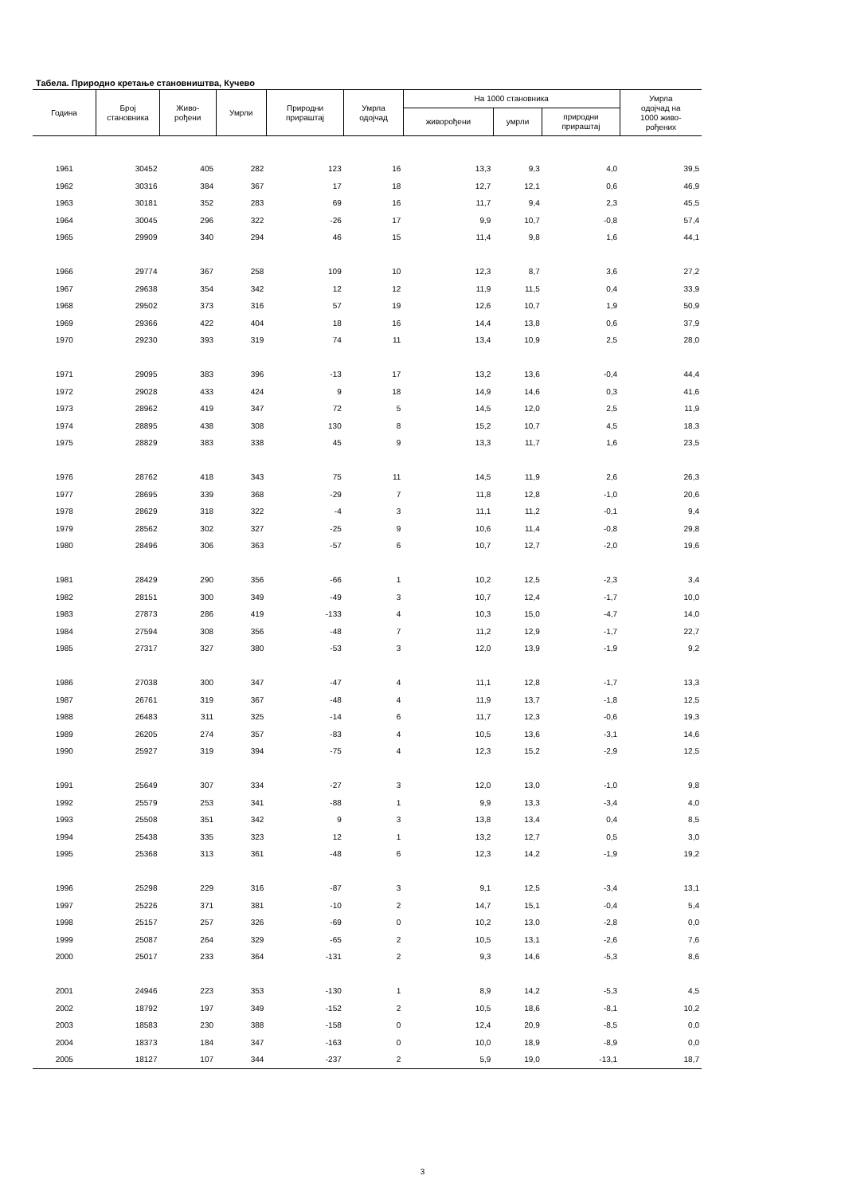Табела. Природно кретање становништва, Кучево
| Година | Број становника | Живо- рођени | Умрли | Природни прираштај | Умрла одојчад | На 1000 становника | | | Умрла одојчад на 1000 живо- рођених |
| --- | --- | --- | --- | --- | --- | --- | --- | --- | --- |
| | | | | | | живорођени | умрли | природни прираштај | |
| 1961 | 30452 | 405 | 282 | 123 | 16 | 13,3 | 9,3 | 4,0 | 39,5 |
| 1962 | 30316 | 384 | 367 | 17 | 18 | 12,7 | 12,1 | 0,6 | 46,9 |
| 1963 | 30181 | 352 | 283 | 69 | 16 | 11,7 | 9,4 | 2,3 | 45,5 |
| 1964 | 30045 | 296 | 322 | -26 | 17 | 9,9 | 10,7 | -0,8 | 57,4 |
| 1965 | 29909 | 340 | 294 | 46 | 15 | 11,4 | 9,8 | 1,6 | 44,1 |
| 1966 | 29774 | 367 | 258 | 109 | 10 | 12,3 | 8,7 | 3,6 | 27,2 |
| 1967 | 29638 | 354 | 342 | 12 | 12 | 11,9 | 11,5 | 0,4 | 33,9 |
| 1968 | 29502 | 373 | 316 | 57 | 19 | 12,6 | 10,7 | 1,9 | 50,9 |
| 1969 | 29366 | 422 | 404 | 18 | 16 | 14,4 | 13,8 | 0,6 | 37,9 |
| 1970 | 29230 | 393 | 319 | 74 | 11 | 13,4 | 10,9 | 2,5 | 28,0 |
| 1971 | 29095 | 383 | 396 | -13 | 17 | 13,2 | 13,6 | -0,4 | 44,4 |
| 1972 | 29028 | 433 | 424 | 9 | 18 | 14,9 | 14,6 | 0,3 | 41,6 |
| 1973 | 28962 | 419 | 347 | 72 | 5 | 14,5 | 12,0 | 2,5 | 11,9 |
| 1974 | 28895 | 438 | 308 | 130 | 8 | 15,2 | 10,7 | 4,5 | 18,3 |
| 1975 | 28829 | 383 | 338 | 45 | 9 | 13,3 | 11,7 | 1,6 | 23,5 |
| 1976 | 28762 | 418 | 343 | 75 | 11 | 14,5 | 11,9 | 2,6 | 26,3 |
| 1977 | 28695 | 339 | 368 | -29 | 7 | 11,8 | 12,8 | -1,0 | 20,6 |
| 1978 | 28629 | 318 | 322 | -4 | 3 | 11,1 | 11,2 | -0,1 | 9,4 |
| 1979 | 28562 | 302 | 327 | -25 | 9 | 10,6 | 11,4 | -0,8 | 29,8 |
| 1980 | 28496 | 306 | 363 | -57 | 6 | 10,7 | 12,7 | -2,0 | 19,6 |
| 1981 | 28429 | 290 | 356 | -66 | 1 | 10,2 | 12,5 | -2,3 | 3,4 |
| 1982 | 28151 | 300 | 349 | -49 | 3 | 10,7 | 12,4 | -1,7 | 10,0 |
| 1983 | 27873 | 286 | 419 | -133 | 4 | 10,3 | 15,0 | -4,7 | 14,0 |
| 1984 | 27594 | 308 | 356 | -48 | 7 | 11,2 | 12,9 | -1,7 | 22,7 |
| 1985 | 27317 | 327 | 380 | -53 | 3 | 12,0 | 13,9 | -1,9 | 9,2 |
| 1986 | 27038 | 300 | 347 | -47 | 4 | 11,1 | 12,8 | -1,7 | 13,3 |
| 1987 | 26761 | 319 | 367 | -48 | 4 | 11,9 | 13,7 | -1,8 | 12,5 |
| 1988 | 26483 | 311 | 325 | -14 | 6 | 11,7 | 12,3 | -0,6 | 19,3 |
| 1989 | 26205 | 274 | 357 | -83 | 4 | 10,5 | 13,6 | -3,1 | 14,6 |
| 1990 | 25927 | 319 | 394 | -75 | 4 | 12,3 | 15,2 | -2,9 | 12,5 |
| 1991 | 25649 | 307 | 334 | -27 | 3 | 12,0 | 13,0 | -1,0 | 9,8 |
| 1992 | 25579 | 253 | 341 | -88 | 1 | 9,9 | 13,3 | -3,4 | 4,0 |
| 1993 | 25508 | 351 | 342 | 9 | 3 | 13,8 | 13,4 | 0,4 | 8,5 |
| 1994 | 25438 | 335 | 323 | 12 | 1 | 13,2 | 12,7 | 0,5 | 3,0 |
| 1995 | 25368 | 313 | 361 | -48 | 6 | 12,3 | 14,2 | -1,9 | 19,2 |
| 1996 | 25298 | 229 | 316 | -87 | 3 | 9,1 | 12,5 | -3,4 | 13,1 |
| 1997 | 25226 | 371 | 381 | -10 | 2 | 14,7 | 15,1 | -0,4 | 5,4 |
| 1998 | 25157 | 257 | 326 | -69 | 0 | 10,2 | 13,0 | -2,8 | 0,0 |
| 1999 | 25087 | 264 | 329 | -65 | 2 | 10,5 | 13,1 | -2,6 | 7,6 |
| 2000 | 25017 | 233 | 364 | -131 | 2 | 9,3 | 14,6 | -5,3 | 8,6 |
| 2001 | 24946 | 223 | 353 | -130 | 1 | 8,9 | 14,2 | -5,3 | 4,5 |
| 2002 | 18792 | 197 | 349 | -152 | 2 | 10,5 | 18,6 | -8,1 | 10,2 |
| 2003 | 18583 | 230 | 388 | -158 | 0 | 12,4 | 20,9 | -8,5 | 0,0 |
| 2004 | 18373 | 184 | 347 | -163 | 0 | 10,0 | 18,9 | -8,9 | 0,0 |
| 2005 | 18127 | 107 | 344 | -237 | 2 | 5,9 | 19,0 | -13,1 | 18,7 |
3